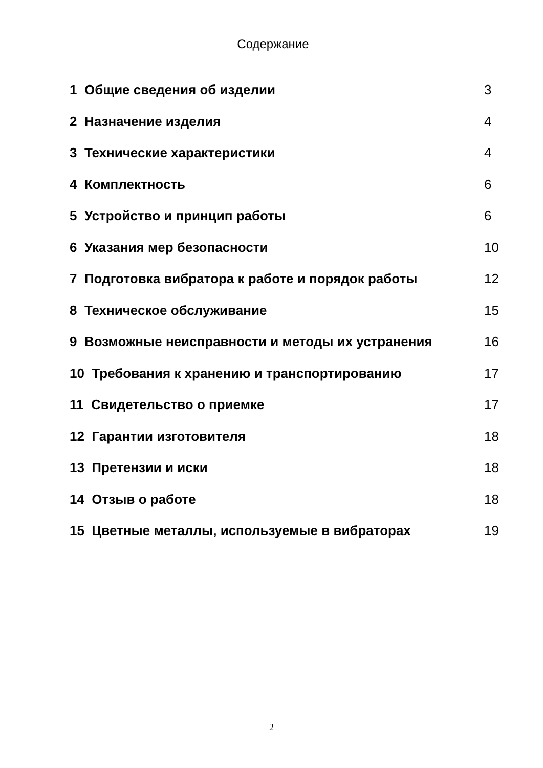Содержание
1 Общие сведения об изделии 3
2 Назначение изделия 4
3 Технические характеристики 4
4 Комплектность 6
5 Устройство и принцип работы 6
6 Указания мер безопасности 10
7 Подготовка вибратора к работе и порядок работы 12
8 Техническое обслуживание 15
9 Возможные неисправности и методы их устранения 16
10 Требования к хранению и транспортированию 17
11 Свидетельство о приемке 17
12 Гарантии изготовителя 18
13 Претензии и иски 18
14 Отзыв о работе 18
15 Цветные металлы, используемые в вибраторах 19
2